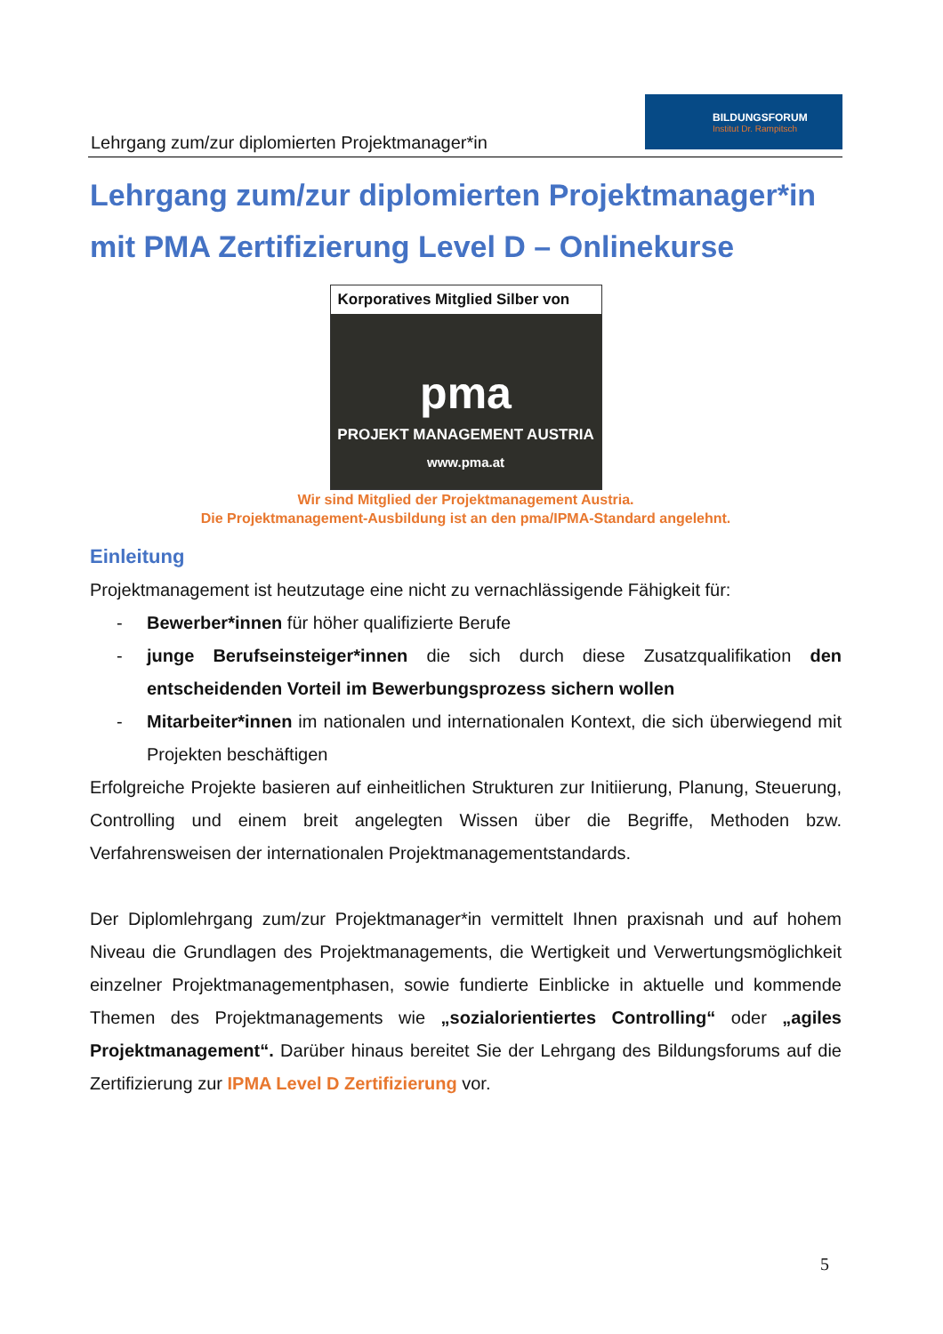Lehrgang zum/zur diplomierten Projektmanager*in
BILDUNGSFORUM
Institut Dr. Rampitsch
Lehrgang zum/zur diplomierten Projektmanager*in mit PMA Zertifizierung Level D – Onlinekurse
Korporatives Mitglied Silber von
pma
PROJEKT MANAGEMENT AUSTRIA
www.pma.at
Wir sind Mitglied der Projektmanagement Austria.
Die Projektmanagement-Ausbildung ist an den pma/IPMA-Standard angelehnt.
Einleitung
Projektmanagement ist heutzutage eine nicht zu vernachlässigende Fähigkeit für:
- Bewerber*innen für höher qualifizierte Berufe
- junge Berufseinsteiger*innen die sich durch diese Zusatzqualifikation den entscheidenden Vorteil im Bewerbungsprozess sichern wollen
- Mitarbeiter*innen im nationalen und internationalen Kontext, die sich überwiegend mit Projekten beschäftigen
Erfolgreiche Projekte basieren auf einheitlichen Strukturen zur Initiierung, Planung, Steuerung, Controlling und einem breit angelegten Wissen über die Begriffe, Methoden bzw. Verfahrensweisen der internationalen Projektmanagementstandards.
Der Diplomlehrgang zum/zur Projektmanager*in vermittelt Ihnen praxisnah und auf hohem Niveau die Grundlagen des Projektmanagements, die Wertigkeit und Verwertungsmöglichkeit einzelner Projektmanagementphasen, sowie fundierte Einblicke in aktuelle und kommende Themen des Projektmanagements wie „sozialorientiertes Controlling“ oder „agiles Projektmanagement“. Darüber hinaus bereitet Sie der Lehrgang des Bildungsforums auf die Zertifizierung zur IPMA Level D Zertifizierung vor.
5